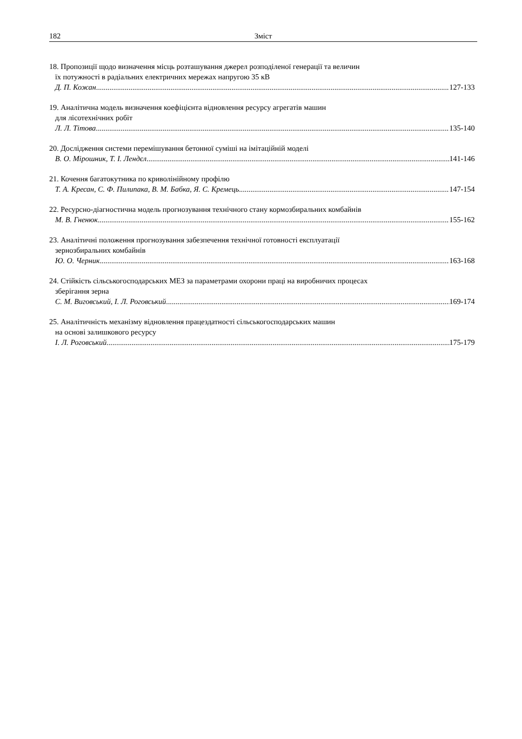182 Зміст
18. Пропозиції щодо визначення місць розташування джерел розподіленої генерації та величин
їх потужності в радіальних електричних мережах напругою 35 кВ
Д. П. Кожан 127-133
19. Аналітична модель визначення коефіцієнта відновлення ресурсу агрегатів машин
для лісотехнічних робіт
Л. Л. Тітова 135-140
20. Дослідження системи перемішування бетонної суміші на імітаційній моделі
В. О. Мірошник, Т. І. Лендєл 141-146
21. Кочення багатокутника по криволінійному профілю
Т. А. Кресан, С. Ф. Пилипака, В. М. Бабка, Я. С. Кремець 147-154
22. Ресурсно-діагностична модель прогнозування технічного стану кормозбиральних комбайнів
М. В. Гненюк 155-162
23. Аналітичні положення прогнозування забезпечення технічної готовності експлуатації
зернозбиральних комбайнів
Ю. О. Черник 163-168
24. Стійкість сільськогосподарських МЕЗ за параметрами охорони праці на виробничих процесах
зберігання зерна
С. М. Виговський, І. Л. Роговський 169-174
25. Аналітичність механізму відновлення працездатності сільськогосподарських машин
на основі залишкового ресурсу
І. Л. Роговський 175-179